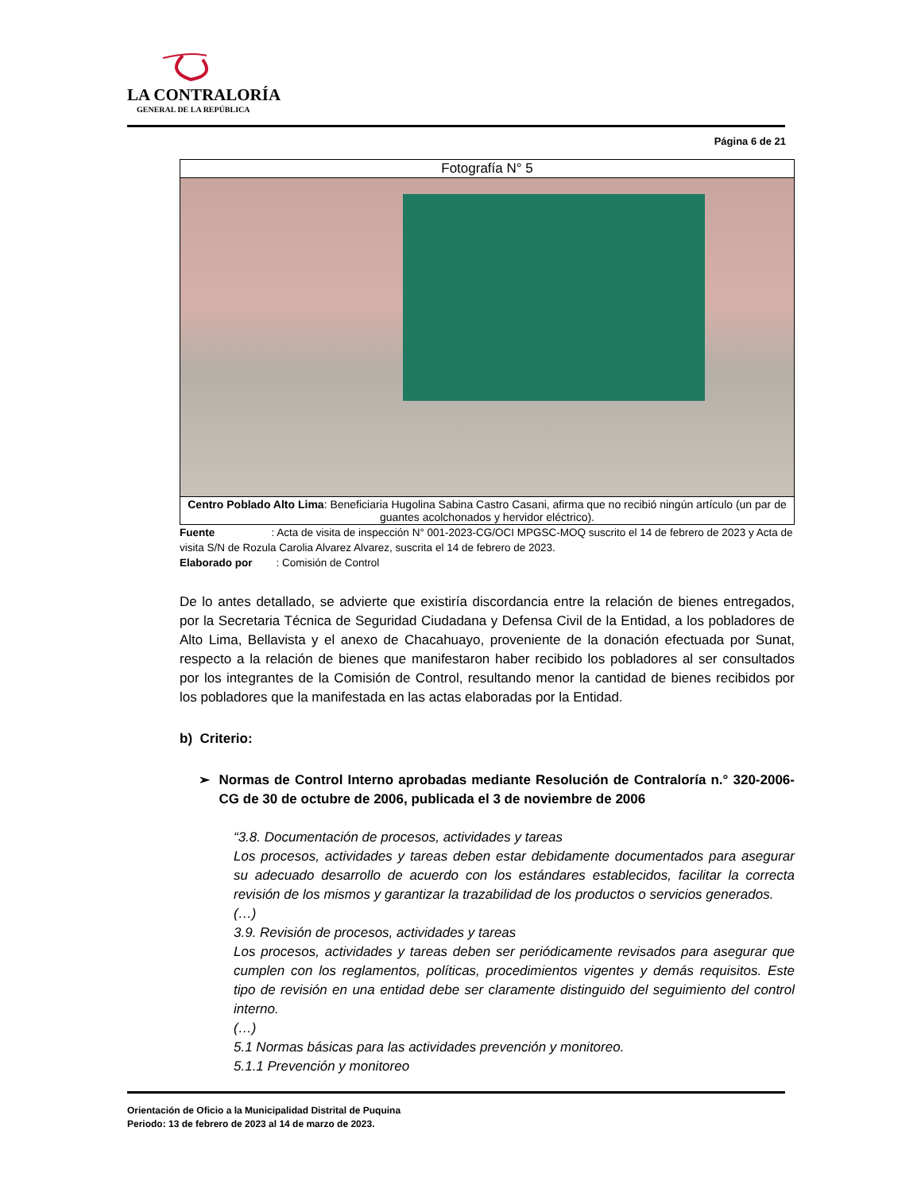LA CONTRALORÍA
GENERAL DE LA REPÚBLICA
Página 6 de 21
| Fotografía N° 5 |
| Centro Poblado Alto Lima : Beneficiaria Hugolina Sabina Castro Casani, afirma que no recibió ningún artículo (un par de guantes acolchonados y hervidor eléctrico). |
Fuente : Acta de visita de inspección N° 001-2023-CG/OCI MPGSC-MOQ suscrito el 14 de febrero de 2023 y Acta de visita S/N de Rozula Carolia Alvarez Alvarez, suscrita el 14 de febrero de 2023.
Elaborado por : Comisión de Control
De lo antes detallado, se advierte que existiría discordancia entre la relación de bienes entregados, por la Secretaria Técnica de Seguridad Ciudadana y Defensa Civil de la Entidad, a los pobladores de Alto Lima, Bellavista y el anexo de Chacahuayo, proveniente de la donación efectuada por Sunat, respecto a la relación de bienes que manifestaron haber recibido los pobladores al ser consultados por los integrantes de la Comisión de Control, resultando menor la cantidad de bienes recibidos por los pobladores que la manifestada en las actas elaboradas por la Entidad.
b) Criterio:
➢ Normas de Control Interno aprobadas mediante Resolución de Contraloría n.° 320-2006-CG de 30 de octubre de 2006, publicada el 3 de noviembre de 2006
“3.8. Documentación de procesos, actividades y tareas
Los procesos, actividades y tareas deben estar debidamente documentados para asegurar su adecuado desarrollo de acuerdo con los estándares establecidos, facilitar la correcta revisión de los mismos y garantizar la trazabilidad de los productos o servicios generados.
(…)
3.9. Revisión de procesos, actividades y tareas
Los procesos, actividades y tareas deben ser periódicamente revisados para asegurar que cumplen con los reglamentos, políticas, procedimientos vigentes y demás requisitos. Este tipo de revisión en una entidad debe ser claramente distinguido del seguimiento del control interno.
(…)
5.1 Normas básicas para las actividades prevención y monitoreo.
5.1.1 Prevención y monitoreo
Orientación de Oficio a la Municipalidad Distrital de Puquina
Periodo: 13 de febrero de 2023 al 14 de marzo de 2023.